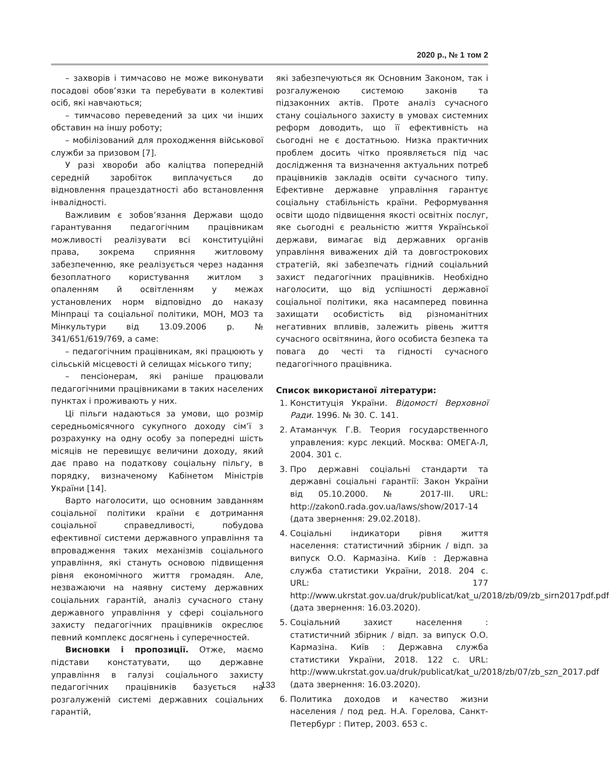2020 р., № 1 том 2
– захворів і тимчасово не може виконувати посадові обов’язки та перебувати в колективі осіб, які навчаються;
– тимчасово переведений за цих чи інших обставин на іншу роботу;
– мобілізований для проходження військової служби за призовом [7].
У разі хвороби або каліцтва попередній середній заробіток виплачується до відновлення працездатності або встановлення інвалідності.
Важливим є зобов’язання Держави щодо гарантування педагогічним працівникам можливості реалізувати всі конституційні права, зокрема сприяння житловому забезпеченню, яке реалізується через надання безоплатного користування житлом з опаленням й освітленням у межах установлених норм відповідно до наказу Мінпраці та соціальної політики, МОН, МОЗ та Мінкультури від 13.09.2006 р. № 341/651/619/769, а саме:
– педагогічним працівникам, які працюють у сільській місцевості й селищах міського типу;
– пенсіонерам, які раніше працювали педагогічними працівниками в таких населених пунктах і проживають у них.
Ці пільги надаються за умови, що розмір середньомісячного сукупного доходу сім’ї з розрахунку на одну особу за попередні шість місяців не перевищує величини доходу, який дає право на податкову соціальну пільгу, в порядку, визначеному Кабінетом Міністрів України [14].
Варто наголосити, що основним завданням соціальної політики країни є дотримання соціальної справедливості, побудова ефективної системи державного управління та впровадження таких механізмів соціального управління, які стануть основою підвищення рівня економічного життя громадян. Але, незважаючи на наявну систему державних соціальних гарантій, аналіз сучасного стану державного управління у сфері соціального захисту педагогічних працівників окреслює певний комплекс досягнень і суперечностей.
Висновки і пропозиції. Отже, маємо підстави констатувати, що державне управління в галузі соціального захисту педагогічних працівників базується на розгалуженій системі державних соціальних гарантій,
які забезпечуються як Основним Законом, так і розгалуженою системою законів та підзаконних актів. Проте аналіз сучасного стану соціального захисту в умовах системних реформ доводить, що її ефективність на сьогодні не є достатньою. Низка практичних проблем досить чітко проявляється під час дослідження та визначення актуальних потреб працівників закладів освіти сучасного типу. Ефективне державне управління гарантує соціальну стабільність країни. Реформування освіти щодо підвищення якості освітніх послуг, яке сьогодні є реальністю життя Української держави, вимагає від державних органів управління виважених дій та довгострокових стратегій, які забезпечать гідний соціальний захист педагогічних працівників. Необхідно наголосити, що від успішності державної соціальної політики, яка насамперед повинна захищати особистість від різноманітних негативних впливів, залежить рівень життя сучасного освітянина, його особиста безпека та повага до честі та гідності сучасного педагогічного працівника.
Список використаної літератури:
1. Конституція України. Відомості Верховної Ради. 1996. № 30. С. 141.
2. Атаманчук Г.В. Теория государственного управления: курс лекций. Москва: ОМЕГА-Л, 2004. 301 с.
3. Про державні соціальні стандарти та державні соціальні гарантії: Закон України від 05.10.2000. № 2017-ІІІ. URL: http://zakon0.rada.gov.ua/laws/show/2017-14 (дата звернення: 29.02.2018).
4. Соціальні індикатори рівня життя населення: статистичний збірник / відп. за випуск О.О. Кармазіна. Київ : Державна служба статистики України, 2018. 204 с. URL: 177 http://www.ukrstat.gov.ua/druk/publicat/kat_u/2018/zb/09/zb_sirn2017pdf.pdf (дата звернення: 16.03.2020).
5. Соціальний захист населення : статистичний збірник / відп. за випуск О.О. Кармазіна. Київ : Державна служба статистики України, 2018. 122 с. URL: http://www.ukrstat.gov.ua/druk/publicat/kat_u/2018/zb/07/zb_szn_2017.pdf (дата звернення: 16.03.2020).
6. Политика доходов и качество жизни населения / под ред. Н.А. Горелова, Санкт-Петербург : Питер, 2003. 653 с.
133